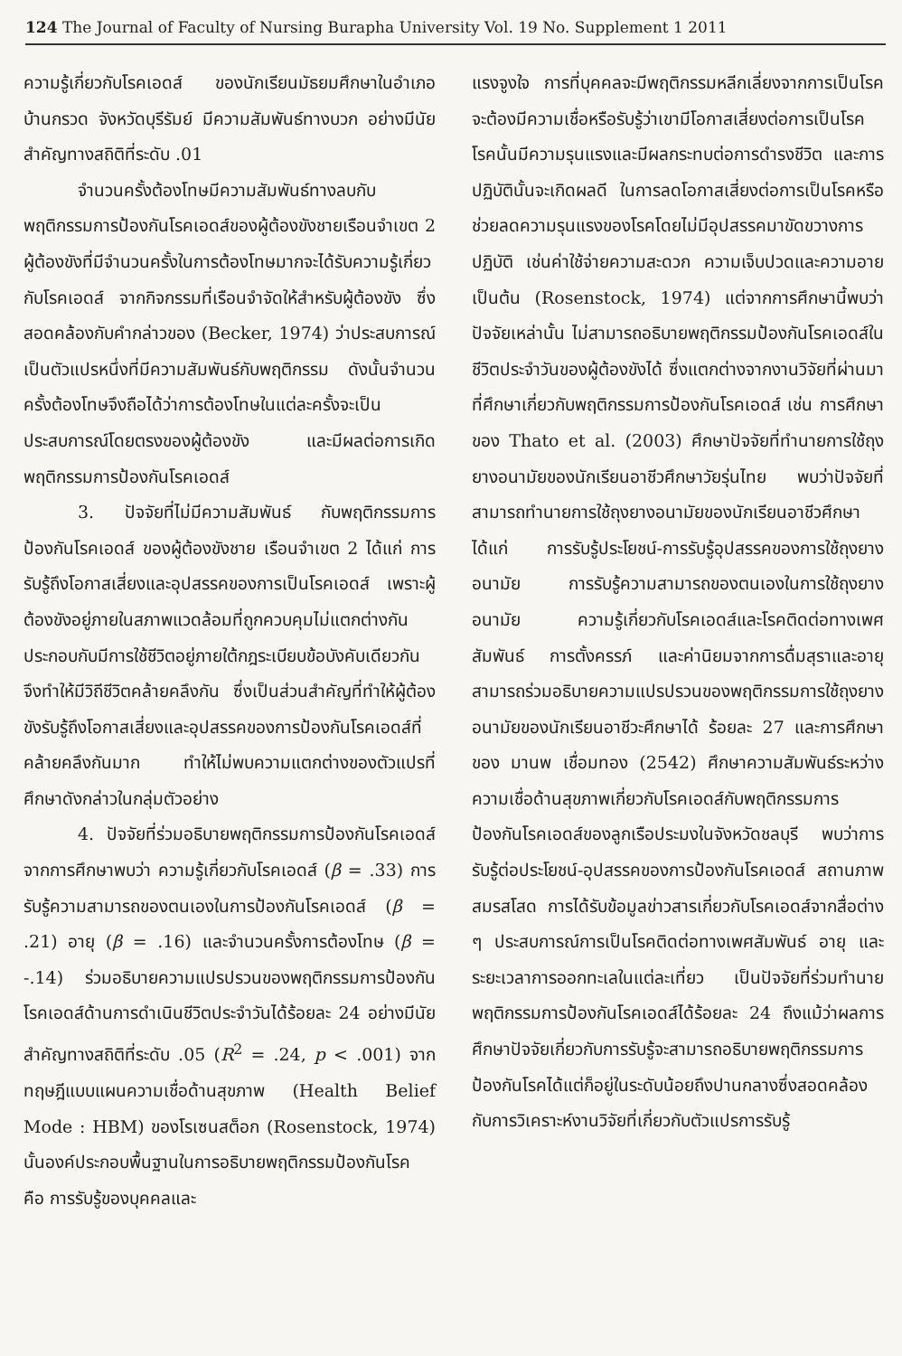124 The Journal of Faculty of Nursing Burapha University Vol. 19 No. Supplement 1 2011
ความรู้เกี่ยวกับโรคเอดส์ ของนักเรียนมัธยมศึกษาในอำเภอบ้านกรวด จังหวัดบุรีรัมย์ มีความสัมพันธ์ทางบวก อย่างมีนัยสำคัญทางสถิติที่ระดับ .01
จำนวนครั้งต้องโทษมีความสัมพันธ์ทางลบกับพฤติกรรมการป้องกันโรคเอดส์ของผู้ต้องขังชายเรือนจำเขต 2 ผู้ต้องขังที่มีจำนวนครั้งในการต้องโทษมากจะได้รับความรู้เกี่ยวกับโรคเอดส์ จากกิจกรรมที่เรือนจำจัดให้สำหรับผู้ต้องขัง ซึ่งสอดคล้องกับคำกล่าวของ (Becker, 1974) ว่าประสบการณ์เป็นตัวแปรหนึ่งที่มีความสัมพันธ์กับพฤติกรรม ดังนั้นจำนวนครั้งต้องโทษจึงถือได้ว่าการต้องโทษในแต่ละครั้งจะเป็นประสบการณ์โดยตรงของผู้ต้องขัง และมีผลต่อการเกิดพฤติกรรมการป้องกันโรคเอดส์
3. ปัจจัยที่ไม่มีความสัมพันธ์ กับพฤติกรรมการป้องกันโรคเอดส์ ของผู้ต้องขังชาย เรือนจำเขต 2 ได้แก่ การรับรู้ถึงโอกาสเสี่ยงและอุปสรรคของการเป็นโรคเอดส์ เพราะผู้ต้องขังอยู่ภายในสภาพแวดล้อมที่ถูกควบคุมไม่แตกต่างกัน ประกอบกับมีการใช้ชีวิตอยู่ภายใต้กฎระเบียบข้อบังคับเดียวกันจึงทำให้มีวิถีชีวิตคล้ายคลึงกัน ซึ่งเป็นส่วนสำคัญที่ทำให้ผู้ต้องขังรับรู้ถึงโอกาสเสี่ยงและอุปสรรคของการป้องกันโรคเอดส์ที่คล้ายคลึงกันมาก ทำให้ไม่พบความแตกต่างของตัวแปรที่ศึกษาดังกล่าวในกลุ่มตัวอย่าง
4. ปัจจัยที่ร่วมอธิบายพฤติกรรมการป้องกันโรคเอดส์ จากการศึกษาพบว่า ความรู้เกี่ยวกับโรคเอดส์ (β = .33) การรับรู้ความสามารถของตนเองในการป้องกันโรคเอดส์ (β = .21) อายุ (β = .16) และจำนวนครั้งการต้องโทษ (β = -.14) ร่วมอธิบายความแปรปรวนของพฤติกรรมการป้องกันโรคเอดส์ด้านการดำเนินชีวิตประจำวันได้ร้อยละ 24 อย่างมีนัยสำคัญทางสถิติที่ระดับ .05 (R<sup>2</sup> = .24, p < .001) จากทฤษฎีแบบแผนความเชื่อด้านสุขภาพ (Health Belief Mode : HBM) ของโรเซนสต็อก (Rosenstock, 1974) นั้นองค์ประกอบพื้นฐานในการอธิบายพฤติกรรมป้องกันโรค คือ การรับรู้ของบุคคลและ
แรงจูงใจ การที่บุคคลจะมีพฤติกรรมหลีกเลี่ยงจากการเป็นโรค จะต้องมีความเชื่อหรือรับรู้ว่าเขามีโอกาสเสี่ยงต่อการเป็นโรค โรคนั้นมีความรุนแรงและมีผลกระทบต่อการดำรงชีวิต และการปฏิบัตินั้นจะเกิดผลดี ในการลดโอกาสเสี่ยงต่อการเป็นโรคหรือช่วยลดความรุนแรงของโรคโดยไม่มีอุปสรรคมาขัดขวางการปฏิบัติ เช่นค่าใช้จ่ายความสะดวก ความเจ็บปวดและความอาย เป็นต้น (Rosenstock, 1974) แต่จากการศึกษานี้พบว่า ปัจจัยเหล่านั้น ไม่สามารถอธิบายพฤติกรรมป้องกันโรคเอดส์ในชีวิตประจำวันของผู้ต้องขังได้ ซึ่งแตกต่างจากงานวิจัยที่ผ่านมาที่ศึกษาเกี่ยวกับพฤติกรรมการป้องกันโรคเอดส์ เช่น การศึกษาของ Thato et al. (2003) ศึกษาปัจจัยที่ทำนายการใช้ถุงยางอนามัยของนักเรียนอาชีวศึกษาวัยรุ่นไทย พบว่าปัจจัยที่สามารถทำนายการใช้ถุงยางอนามัยของนักเรียนอาชีวศึกษา ได้แก่ การรับรู้ประโยชน์-การรับรู้อุปสรรคของการใช้ถุงยางอนามัย การรับรู้ความสามารถของตนเองในการใช้ถุงยางอนามัย ความรู้เกี่ยวกับโรคเอดส์และโรคติดต่อทางเพศสัมพันธ์ การตั้งครรภ์ และค่านิยมจากการดื่มสุราและอายุ สามารถร่วมอธิบายความแปรปรวนของพฤติกรรมการใช้ถุงยางอนามัยของนักเรียนอาชีวะศึกษาได้ ร้อยละ 27 และการศึกษาของ มานพ เชื่อมทอง (2542) ศึกษาความสัมพันธ์ระหว่างความเชื่อด้านสุขภาพเกี่ยวกับโรคเอดส์กับพฤติกรรมการป้องกันโรคเอดส์ของลูกเรือประมงในจังหวัดชลบุรี พบว่าการรับรู้ต่อประโยชน์-อุปสรรคของการป้องกันโรคเอดส์ สถานภาพสมรสโสด การได้รับข้อมูลข่าวสารเกี่ยวกับโรคเอดส์จากสื่อต่าง ๆ ประสบการณ์การเป็นโรคติดต่อทางเพศสัมพันธ์ อายุ และระยะเวลาการออกทะเลในแต่ละเที่ยว เป็นปัจจัยที่ร่วมทำนายพฤติกรรมการป้องกันโรคเอดส์ได้ร้อยละ 24 ถึงแม้ว่าผลการศึกษาปัจจัยเกี่ยวกับการรับรู้จะสามารถอธิบายพฤติกรรมการป้องกันโรคได้แต่ก็อยู่ในระดับน้อยถึงปานกลางซึ่งสอดคล้องกับการวิเคราะห์งานวิจัยที่เกี่ยวกับตัวแปรการรับรู้